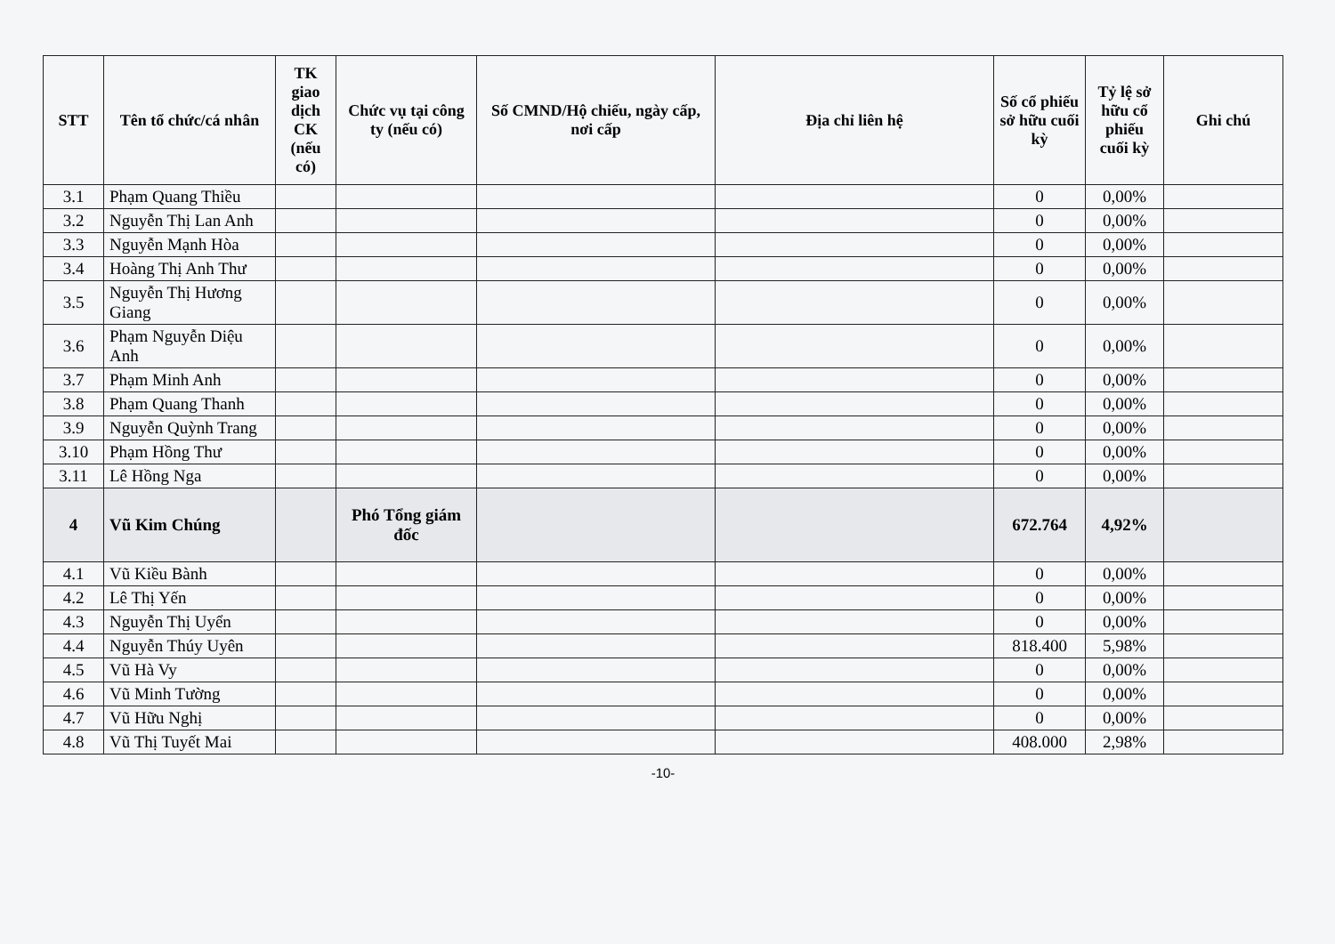| STT | Tên tổ chức/cá nhân | TK giao dịch CK (nếu có) | Chức vụ tại công ty (nếu có) | Số CMND/Hộ chiếu, ngày cấp, nơi cấp | Địa chỉ liên hệ | Số cổ phiếu sở hữu cuối kỳ | Tỷ lệ sở hữu cổ phiếu cuối kỳ | Ghi chú |
| --- | --- | --- | --- | --- | --- | --- | --- | --- |
| 3.1 | Phạm Quang Thiều | | | | | 0 | 0,00% | |
| 3.2 | Nguyễn Thị Lan Anh | | | | | 0 | 0,00% | |
| 3.3 | Nguyễn Mạnh Hòa | | | | | 0 | 0,00% | |
| 3.4 | Hoàng Thị Anh Thư | | | | | 0 | 0,00% | |
| 3.5 | Nguyễn Thị Hương Giang | | | | | 0 | 0,00% | |
| 3.6 | Phạm Nguyễn Diệu Anh | | | | | 0 | 0,00% | |
| 3.7 | Phạm Minh Anh | | | | | 0 | 0,00% | |
| 3.8 | Phạm Quang Thanh | | | | | 0 | 0,00% | |
| 3.9 | Nguyễn Quỳnh Trang | | | | | 0 | 0,00% | |
| 3.10 | Phạm Hồng Thư | | | | | 0 | 0,00% | |
| 3.11 | Lê Hồng Nga | | | | | 0 | 0,00% | |
| 4 | Vũ Kim Chúng | | Phó Tổng giám đốc | | | 672.764 | 4,92% | |
| 4.1 | Vũ Kiều Bành | | | | | 0 | 0,00% | |
| 4.2 | Lê Thị Yến | | | | | 0 | 0,00% | |
| 4.3 | Nguyễn Thị Uyển | | | | | 0 | 0,00% | |
| 4.4 | Nguyễn Thúy Uyên | | | | | 818.400 | 5,98% | |
| 4.5 | Vũ Hà Vy | | | | | 0 | 0,00% | |
| 4.6 | Vũ Minh Tường | | | | | 0 | 0,00% | |
| 4.7 | Vũ Hữu Nghị | | | | | 0 | 0,00% | |
| 4.8 | Vũ Thị Tuyết Mai | | | | | 408.000 | 2,98% | |
-10-